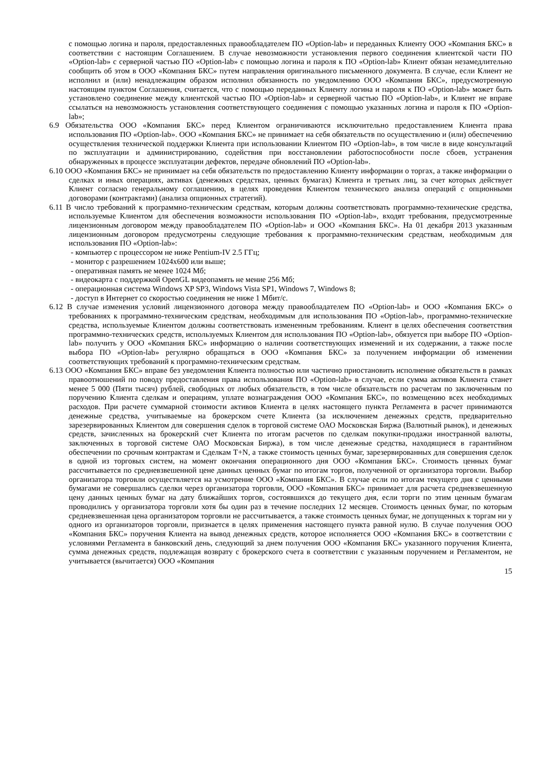с помощью логина и пароля, предоставленных правообладателем ПО «Option-lab» и переданных Клиенту ООО «Компания БКС» в соответствии с настоящим Соглашением. В случае невозможности установления первого соединения клиентской части ПО «Option-lab» с серверной частью ПО «Option-lab» с помощью логина и пароля к ПО «Option-lab» Клиент обязан незамедлительно сообщить об этом в ООО «Компания БКС» путем направления оригинального письменного документа. В случае, если Клиент не исполнил и (или) ненадлежащим образом исполнил обязанность по уведомлению ООО «Компания БКС», предусмотренную настоящим пунктом Соглашения, считается, что с помощью переданных Клиенту логина и пароля к ПО «Option-lab» может быть установлено соединение между клиентской частью ПО «Option-lab» и серверной частью ПО «Option-lab», и Клиент не вправе ссылаться на невозможность установления соответствующего соединения с помощью указанных логина и пароля к ПО «Option-lab»;
6.9 Обязательства ООО «Компания БКС» перед Клиентом ограничиваются исключительно предоставлением Клиента права использования ПО «Option-lab». ООО «Компания БКС» не принимает на себя обязательств по осуществлению и (или) обеспечению осуществления технической поддержки Клиента при использовании Клиентом ПО «Option-lab», в том числе в виде консультаций по эксплуатации и администрированию, содействия при восстановлении работоспособности после сбоев, устранения обнаруженных в процессе эксплуатации дефектов, передаче обновлений ПО «Option-lab».
6.10 ООО «Компания БКС» не принимает на себя обязательств по предоставлению Клиенту информации о торгах, а также информации о сделках и иных операциях, активах (денежных средствах, ценных бумагах) Клиента и третьих лиц, за счет которых действует Клиент согласно генеральному соглашению, в целях проведения Клиентом технического анализа операций с опционными договорами (контрактами) (анализа опционных стратегий).
6.11 В число требований к программно-техническим средствам, которым должны соответствовать программно-технические средства, используемые Клиентом для обеспечения возможности использования ПО «Option-lab», входят требования, предусмотренные лицензионным договором между правообладателем ПО «Option-lab» и ООО «Компания БКС». На 01 декабря 2013 указанным лицензионным договором предусмотрены следующие требования к программно-техническим средствам, необходимым для использования ПО «Option-lab»:
- компьютер с процессором не ниже Pentium-IV 2.5 ГГц;
- монитор с разрешением 1024х600 или выше;
- оперативная память не менее 1024 Мб;
- видеокарта с поддержкой OpenGL видеопамять не мение 256 Мб;
- операционная система Windows XP SP3, Windows Vista SP1, Windows 7, Windows 8;
- доступ в Интернет со скоростью соединения не ниже 1 Мбит/с.
6.12 В случае изменения условий лицензионного договора между правообладателем ПО «Option-lab» и ООО «Компания БКС» о требованиях к программно-техническим средствам, необходимым для использования ПО «Option-lab», программно-технические средства, используемые Клиентом должны соответствовать измененным требованиям. Клиент в целях обеспечения соответствия программно-технических средств, используемых Клиентом для использования ПО «Option-lab», обязуется при выборе ПО «Option-lab» получить у ООО «Компания БКС» информацию о наличии соответствующих изменений и их содержании, а также после выбора ПО «Option-lab» регулярно обращаться в ООО «Компания БКС» за получением информации об изменении соответствующих требований к программно-техническим средствам.
6.13 ООО «Компания БКС» вправе без уведомления Клиента полностью или частично приостановить исполнение обязательств в рамках правоотношений по поводу предоставления права использования ПО «Option-lab» в случае, если сумма активов Клиента станет менее 5 000 (Пяти тысяч) рублей, свободных от любых обязательств, в том числе обязательств по расчетам по заключенным по поручению Клиента сделкам и операциям, уплате вознаграждения ООО «Компания БКС», по возмещению всех необходимых расходов. При расчете суммарной стоимости активов Клиента в целях настоящего пункта Регламента в расчет принимаются денежные средства, учитываемые на брокерском счете Клиента (за исключением денежных средств, предварительно зарезервированных Клиентом для совершения сделок в торговой системе ОАО Московская Биржа (Валютный рынок), и денежных средств, зачисленных на брокерский счет Клиента по итогам расчетов по сделкам покупки-продажи иностранной валюты, заключенных в торговой системе ОАО Московская Биржа), в том числе денежные средства, находящиеся в гарантийном обеспечении по срочным контрактам и Сделкам T+N, а также стоимость ценных бумаг, зарезервированных для совершения сделок в одной из торговых систем, на момент окончания операционного дня ООО «Компания БКС». Стоимость ценных бумаг рассчитывается по средневзвешенной цене данных ценных бумаг по итогам торгов, полученной от организатора торговли. Выбор организатора торговли осуществляется на усмотрение ООО «Компания БКС». В случае если по итогам текущего дня с ценными бумагами не совершались сделки через организатора торговли, ООО «Компания БКС» принимает для расчета средневзвешенную цену данных ценных бумаг на дату ближайших торгов, состоявшихся до текущего дня, если торги по этим ценным бумагам проводились у организатора торговли хотя бы один раз в течение последних 12 месяцев. Стоимость ценных бумаг, по которым средневзвешенная цена организатором торговли не рассчитывается, а также стоимость ценных бумаг, не допущенных к торгам ни у одного из организаторов торговли, признается в целях применения настоящего пункта равной нулю. В случае получения ООО «Компания БКС» поручения Клиента на вывод денежных средств, которое исполняется ООО «Компания БКС» в соответствии с условиями Регламента в банковский день, следующий за днем получения ООО «Компания БКС» указанного поручения Клиента, сумма денежных средств, подлежащая возврату с брокерского счета в соответствии с указанным поручением и Регламентом, не учитывается (вычитается) ООО «Компания
15